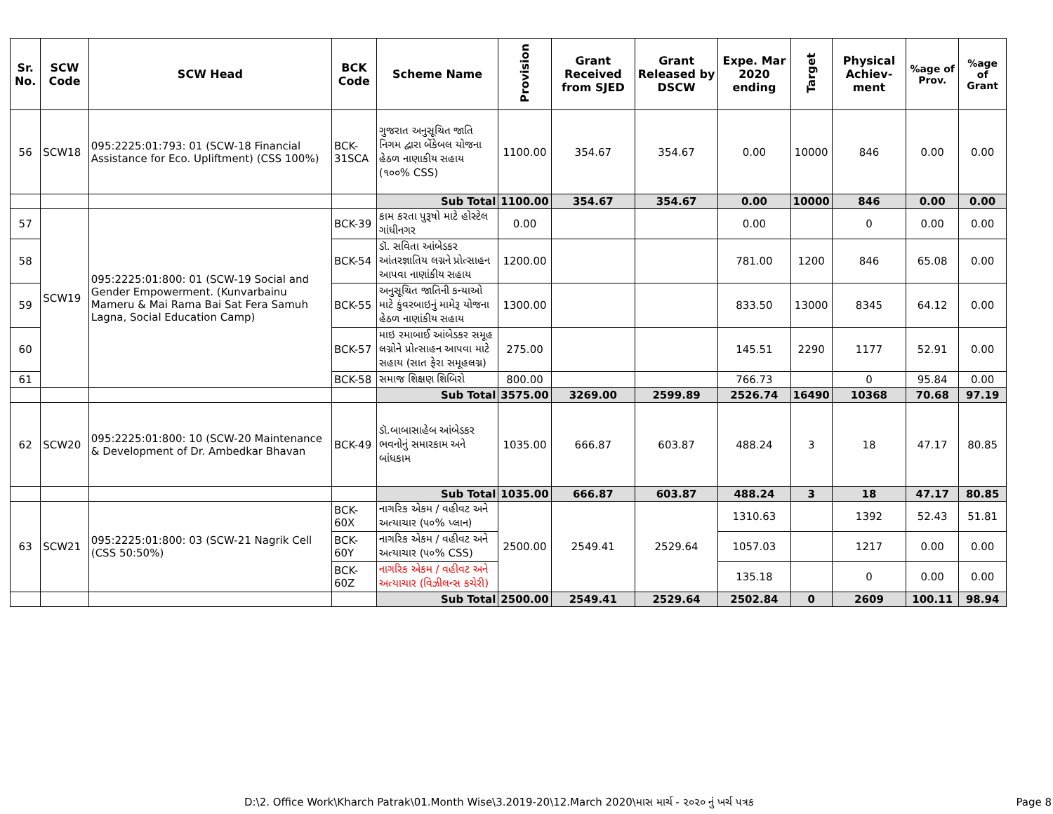| Sr. No. | SCW Code | SCW Head | BCK Code | Scheme Name | Provision | Grant Received from SJED | Grant Released by DSCW | Expe. Mar 2020 ending | Target | Physical Achiev-ment | %age of Prov. | %age of Grant |
| --- | --- | --- | --- | --- | --- | --- | --- | --- | --- | --- | --- | --- |
| 56 | SCW18 | 095:2225:01:793: 01 (SCW-18 Financial Assistance for Eco. Upliftment) (CSS 100%) | BCK-31SCA | ગુજરાત અનુસૂચિત જાતિ નિગમ દ્વારા બેંકેબલ યોજના હેઠળ નાણાકીય સહાય (૧૦૦% CSS) | 1100.00 | 354.67 | 354.67 | 0.00 | 10000 | 846 | 0.00 | 0.00 |
| | | | | Sub Total | 1100.00 | 354.67 | 354.67 | 0.00 | 10000 | 846 | 0.00 | 0.00 |
| 57 | SCW19 | 095:2225:01:800: 01 (SCW-19 Social and Gender Empowerment. (Kunvarbainu Mameru & Mai Rama Bai Sat Fera Samuh Lagna, Social Education Camp) | BCK-39 | કામ કરતા પુરૂષો માટે હોસ્ટેલ ગાંધીનગર | 0.00 | | | 0.00 | | 0 | 0.00 | 0.00 |
| 58 | | | BCK-54 | ડૉ. સવિતા આંબેડકર આંતરજ્ઞાતિય લગ્નને પ્રોત્સાહન આપવા નાણાંકીય સહાય | 1200.00 | | | 781.00 | 1200 | 846 | 65.08 | 0.00 |
| 59 | | | BCK-55 | અનુસૂચિત જાતિની કન્યાઓ માટે કુંવરબાઇનું મામેરૂ યોજના હેઠળ નાણાંકીય સહાય | 1300.00 | | | 833.50 | 13000 | 8345 | 64.12 | 0.00 |
| 60 | | | BCK-57 | માઇ રમાબાઈ આંબેડકર સમૂહ લગ્નોને પ્રોત્સાહન આપવા માટે સહાય (સાત ફેરા સમૂહલગ્ન) | 275.00 | | | 145.51 | 2290 | 1177 | 52.91 | 0.00 |
| 61 | | | BCK-58 | સમાજ શિક્ષણ શિબિરો | 800.00 | | | 766.73 | | 0 | 95.84 | 0.00 |
| | | | | Sub Total | 3575.00 | 3269.00 | 2599.89 | 2526.74 | 16490 | 10368 | 70.68 | 97.19 |
| 62 | SCW20 | 095:2225:01:800: 10 (SCW-20 Maintenance & Development of Dr. Ambedkar Bhavan | BCK-49 | ડૉ.બાબાસાહેબ આંબેડકર ભવનોનું સમારકામ અને બાંધકામ | 1035.00 | 666.87 | 603.87 | 488.24 | 3 | 18 | 47.17 | 80.85 |
| | | | | Sub Total | 1035.00 | 666.87 | 603.87 | 488.24 | 3 | 18 | 47.17 | 80.85 |
| 63 | SCW21 | 095:2225:01:800: 03 (SCW-21 Nagrik Cell (CSS 50:50%) | BCK-60X | નાગરિક એકમ / વહીવટ અને અત્યાચાર (૫૦% પ્લાન) | 2500.00 | 2549.41 | 2529.64 | 1310.63 | | 1392 | 52.43 | 51.81 |
| | | | BCK-60Y | નાગરિક એકમ / વહીવટ અને અત્યાચાર (૫૦% CSS) | | | | 1057.03 | | 1217 | 0.00 | 0.00 |
| | | | BCK-60Z | નાગરિક એકમ / વહીવટ અને અત્યાચાર (વિઝીલન્સ કચેરી) | | | | 135.18 | | 0 | 0.00 | 0.00 |
| | | | | Sub Total | 2500.00 | 2549.41 | 2529.64 | 2502.84 | 0 | 2609 | 100.11 | 98.94 |
D:\2. Office Work\Kharch Patrak\01.Month Wise\3.2019-20\12.March 2020\માસ માર્ચ - ૨૦૨૦ નું ખર્ચ પત્રક
Page 8